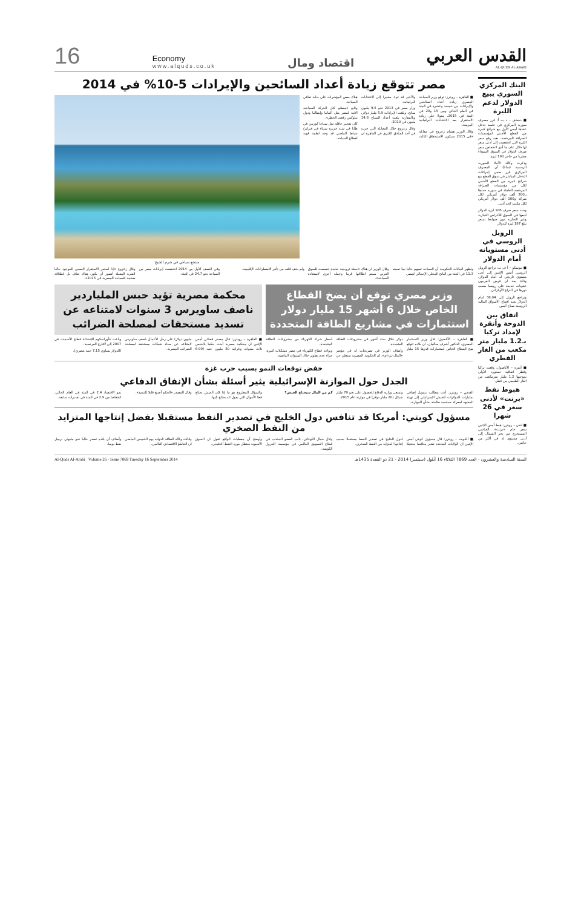القدس العربي
AL-QUDS AL-ARABI
اقتصاد ومال
Economy
www.alquds.co.uk
16
البنك المركزي السوري يبيع الدولار لدعم الليرة
■ دمشق – د ب أ: قرر مصرف سورية المركزي في جلسة تدخل عقدها أمس الأول بيع شرائح كبيرة من القطع الأجنبي لمؤسسات الصرافة المرخصة، بغية رفع سعر الليرة التي انخفضت إلى أدنى سعر لها خلال عام، ما أدى لانخفاض سعر صرف الدولار في السوق السوداء مقتربا من حاجز 190 ليرة.
وذكرت وكالة الأنباء السورية الرسمية (سانا) أن المصرف المركزي قرر ضمن إجراءات التدخل المباشر في سوق القطع بيع شرائح كبيرة من القطع الأجنبي لكل من مؤسسات الصرافة المرخصة العاملة في سورية حددها بـ300 ألف دولار أمريكي لكل شركة و100 ألف دولار أمريكي لكل مكتب كحد أدنى.
وحدد سعر صرف 186 ليرة للدولار لبيعها في السوق للأغراض التجارية وغير التجارية دون ضوابط بسعر يبلغ 187 ليرة للدولار.
الروبل الروسي في أدنى مستوياته أمام الدولار
■ موسكو – أ ف ب: تراجع الروبل الروسي أمس الإثنين إلى أدنى مستوى تاريخي له امام الدولار، وذلك بعد ان فرض الغربيون عقوبات جديدة على روسيا بسبب دورها في النزاع الأوكراني.
وتراجع الروبل إلى 38.04 امام الدولار بعيد افتتاح الأسواق المالية الروسية صباح أمس.
اتفاق بين الدوحة وأنقرة لإمداد تركيا بـ1.2 مليار متر مكعب من الغاز القطري
■ أنقرة – الأناضول: وقعت تركيا وقطر اتفاقية تستورد الأولى بموجبها 1.2 مليار مترمكعب من الغاز الطبيعي من قطر.
هبوط نفط «برنت» لأدنى سعر في 26 شهرا
■ لندن – رويترز: هبط أمس الإثنين سعر خام «برنت» القياسي المستخرج من بحر الشمال إلى أدنى مستوى له في أكثر من عامين.
مصر تتوقع زيادة أعداد السائحين والإيرادات 5-10% في 2014
■ القاهرة – رويترز: توقع وزير السياحة المصري زيادة أعداد السائحين والإيرادات بين خمسة وعشرة في المئة في العام الحالي وبين 15 و20 في المئة في 2015، معولا على زيادة الاستقرار بعد الانتخابات البرلمانية المزمعة.
وقال الوزير هشام زعزوع في مقابلة «في 2015 سيكون الاستحقاق الثالث والأخير قد تم» مشيرا إلى الانتخابات البرلمانية.
وزار مصر في 2013 نحو 9.5 مليون سائح، وبلغت الإيرادات 5.9 مليار دولار، وبالمقارنة بلغت أعداد السياح 14.8 مليون في 2010.
وقال زعزوع خلال المقابلة التي جرت في أحد الفنادق الكبرى في القاهرة ان هناك بعض المؤشرات على بداية تعافي السياحة.
وتابع «معظم كتل الحركة السياحية الآتية لمصر مثل ألمانيا وإيطاليا ودول بنلوكس رفعت الحظر».
كان تفجير حافلة تقل سياحا كوريين في طابا في شبه جزيرة سيناء في فبراير/شباط الماضي قد وجه لطمة قوية لقطاع السياحة.
منتجع سياحي في شرم الشيخ
وتظهر البيانات الحكومية أن السياحة تسهم حاليا بما نسبته 11.3 في المئة من الناتج المحلي الإجمالي لمصر.
وقال الوزير ان هناك «حملة ترويجية جديدة خصصت للسوق العربي سيتم اطلاقها قريبا وحملة أخرى لاستعادة السياحة».
ولم يخف قلقه من تأثير الاضطرابات الإقليمية.
وفي النصف الأول من 2014 انخفضت إيرادات مصر من السياحة نحو 24.7 في المئة.
وقال زعزوع «إذا استمر الاستقرار النسبي الموجود حاليا الفترة المقبلة أتصور أن يكون هناك تعاف بل انطلاقة ضخمة للسياحة المصرية في 2015».
وزير مصري توقع أن يضخ القطاع الخاص خلال 6 أشهر 15 مليار دولار استثمارات في مشاريع الطاقة المتجددة
■ القاهرة – الأناضول: قال وزير الاستثمار المصري، الدكتور أشرف سالمان، ان بلاده تتوقع ضخ القطاع الخاص استثمارات قدرها 15 مليار دولار خلال ستة أشهر في مشروعات الطاقة المتجددة.
وأضاف الوزير في تصريحات له في مؤتمر «المال-تي-إم»، ان الحكومة المصرية ستعلن عن أسعار شراء الكهرباء من مشروعات الطاقة المتجددة.
ويواجه قطاع الكهرباء في مصر مشكلات كبيرة، جراء عدم تطوير خلال السنوات الماضية.
محكمة مصرية تؤيد حبس الملياردير ناصف ساويرس 3 سنوات لامتناعه عن تسديد مستحقات لمصلحة الضرائب
■ القاهرة – رويترز: قال مصدر قضائي أمس الإثنين ان محكمة مصرية أيدت حكما بالحبس ثلاث سنوات وغرامة 50 مليون جنيه (6.99 مليون دولار) على رجل الأعمال ناصف ساويرس لامتناعه عن سداد شيكات مستحقة لمصلحة الضرائب المصرية.
وباعت «أوراسكوم للإنشاء» قطاع الأسمنت في 2007 إلى لافارج الفرنسية.
(الدولار يساوي 7.15 جنيه مصري).
خفض توقعات النمو بسبب حرب غزة
الجدل حول الموازنة الإسرائيلية يثير أسئلة بشأن الإنفاق الدفاعي
القدس – رويترز: أدت مطالب بتمويل إضافي بمليارات الدولارات للجيش الإسرائيلي إلى تهيئة المشهد لمعركة سياسية طاحنة بشأن الموازنة.
وتسعى وزارة الدفاع للحصول على نحو 70 مليار شيكل (20 مليار دولار) في موازنة عام 2015.
كم من المال سيحتاج الجيش؟
والسؤال المطروح هو ما إذا كان الجيش يحتاج فعلا الأموال التي يقول انه يحتاج إليها.
وقال المصدر «الحكم أصبح قابلا للتنفيذ».
نمو الاقتصاد 2.4 في المئة في العام الحالي، انخفاضا من 2.9 في المئة في تقديرات سابقة.
مسؤول كويتي: أمريكا قد تنافس دول الخليج في تصدير النفط مستقبلا بفضل إنتاجها المتزايد من النفط الصخري
■ الكويت – رويترز: قال مسؤول كويتي أمس الإثنين ان الولايات المتحدة تعتبر منافسا محتملا لدول الخليج في تصدير النفط مستقبلا بسبب إنتاجها المتزايد من النفط الصخري.
وقال جمال اللوغاني، نائب العضو المنتدب في قطاع التسويق العالمي في مؤسسة البترول الكويتية.
وأوضح أن معطيات الواقع تقول ان السوق الآسيوية ستظل مورد النفط الخليجي.
وقالت وكالة الطاقة الدولية يوم الخميس الماضي ان التباطؤ الاقتصادي العالمي.
وأضاف أن بلاده تصدر حاليا نحو مليوني برميل نفط يوميا.
السنة السادسة والعشرون - العدد 7869 الثلاثاء 16 أيلول (سبتمبر) 2014 - 21 ذو القعدة 1435هـ
Al-Quds Al-Arabi Volume 26 - Issue 7869 Tuesday 16 September 2014